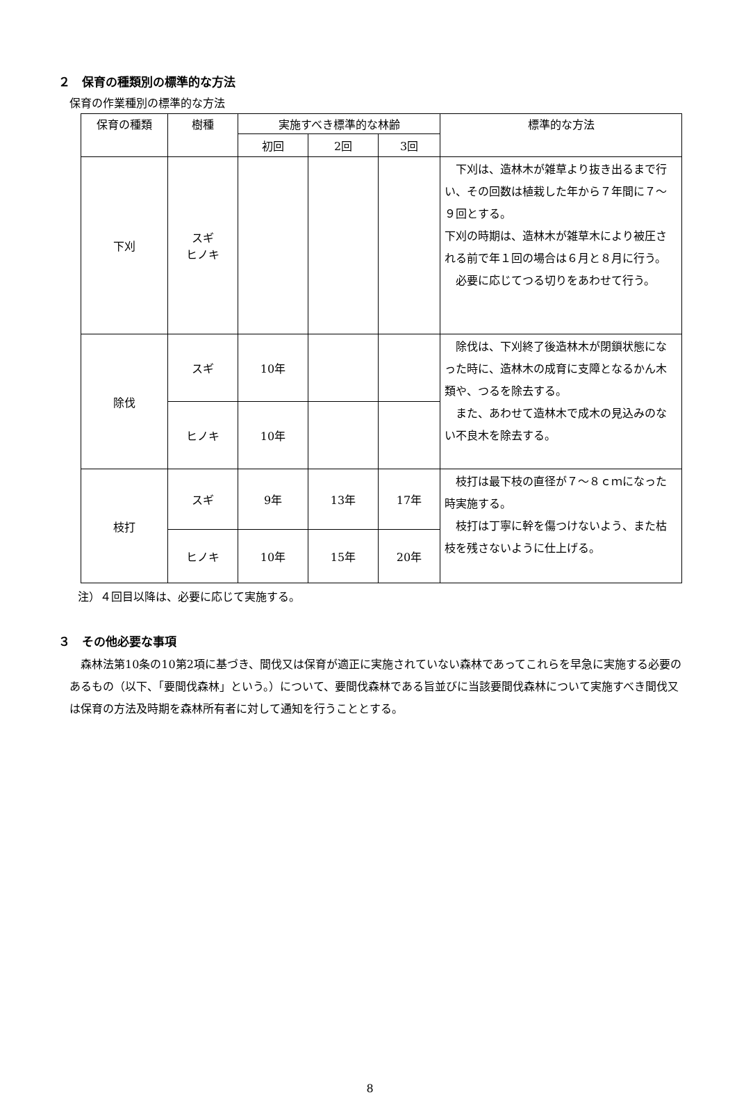２　保育の種類別の標準的な方法
保育の作業種別の標準的な方法
| 保育の種類 | 樹種 | 実施すべき標準的な林齢 | | | 標準的な方法 |
| --- | --- | --- | --- | --- | --- |
| | | 初回 | 2回 | 3回 | |
| 下刈 | スギ ヒノキ | | | | 下刈は、造林木が雑草より抜き出るまで行い、その回数は植栽した年から７年間に７～９回とする。 下刈の時期は、造林木が雑草木により被圧される前で年１回の場合は６月と８月に行う。 必要に応じてつる切りをあわせて行う。 |
| 除伐 | スギ | 10年 | | | 除伐は、下刈終了後造林木が閉鎖状態になった時に、造林木の成育に支障となるかん木類や、つるを除去する。 また、あわせて造林木で成木の見込みのない不良木を除去する。 |
| | ヒノキ | 10年 | | | |
| 枝打 | スギ | 9年 | 13年 | 17年 | 枝打は最下枝の直径が７～８ｃｍになった時実施する。 枝打は丁寧に幹を傷つけないよう、また枯枝を残さないように仕上げる。 |
| | ヒノキ | 10年 | 15年 | 20年 | |
注）４回目以降は、必要に応じて実施する。
３　その他必要な事項
森林法第10条の10第2項に基づき、間伐又は保育が適正に実施されていない森林であってこれらを早急に実施する必要のあるもの（以下、「要間伐森林」という。）について、要間伐森林である旨並びに当該要間伐森林について実施すべき間伐又は保育の方法及時期を森林所有者に対して通知を行うこととする。
8